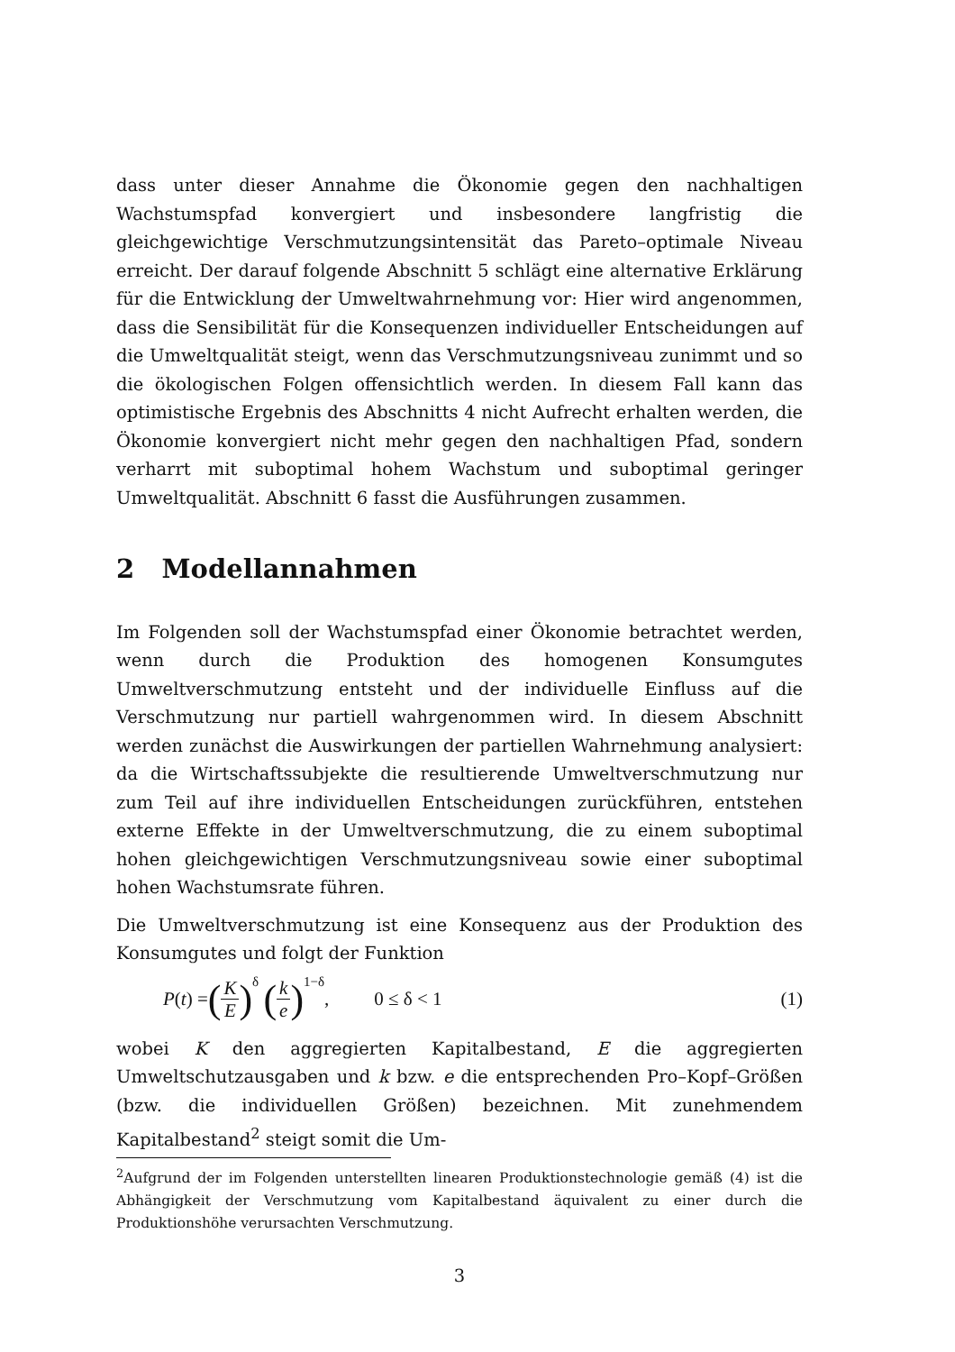dass unter dieser Annahme die Ökonomie gegen den nachhaltigen Wachstumspfad konvergiert und insbesondere langfristig die gleichgewichtige Verschmutzungsintensität das Pareto–optimale Niveau erreicht. Der darauf folgende Abschnitt 5 schlägt eine alternative Erklärung für die Entwicklung der Umweltwahrnehmung vor: Hier wird angenommen, dass die Sensibilität für die Konsequenzen individueller Entscheidungen auf die Umweltqualität steigt, wenn das Verschmutzungsniveau zunimmt und so die ökologischen Folgen offensichtlich werden. In diesem Fall kann das optimistische Ergebnis des Abschnitts 4 nicht Aufrecht erhalten werden, die Ökonomie konvergiert nicht mehr gegen den nachhaltigen Pfad, sondern verharrt mit suboptimal hohem Wachstum und suboptimal geringer Umweltqualität. Abschnitt 6 fasst die Ausführungen zusammen.
2 Modellannahmen
Im Folgenden soll der Wachstumspfad einer Ökonomie betrachtet werden, wenn durch die Produktion des homogenen Konsumgutes Umweltverschmutzung entsteht und der individuelle Einfluss auf die Verschmutzung nur partiell wahrgenommen wird. In diesem Abschnitt werden zunächst die Auswirkungen der partiellen Wahrnehmung analysiert: da die Wirtschaftssubjekte die resultierende Umweltverschmutzung nur zum Teil auf ihre individuellen Entscheidungen zurückführen, entstehen externe Effekte in der Umweltverschmutzung, die zu einem suboptimal hohen gleichgewichtigen Verschmutzungsniveau sowie einer suboptimal hohen Wachstumsrate führen.
Die Umweltverschmutzung ist eine Konsequenz aus der Produktion des Konsumgutes und folgt der Funktion
P(t) = (K E)<sup>δ</sup> (k e)<sup>1−δ</sup>, 0 ≤ δ < 1 (1)
wobei K den aggregierten Kapitalbestand, E die aggregierten Umweltschutzausgaben und k bzw. e die entsprechenden Pro–Kopf–Größen (bzw. die individuellen Größen) bezeichnen. Mit zunehmendem Kapitalbestand<sup>2</sup> steigt somit die Um-
<sup>2</sup> Aufgrund der im Folgenden unterstellten linearen Produktionstechnologie gemäß (4) ist die Abhängigkeit der Verschmutzung vom Kapitalbestand äquivalent zu einer durch die Produktionshöhe verursachten Verschmutzung.
3